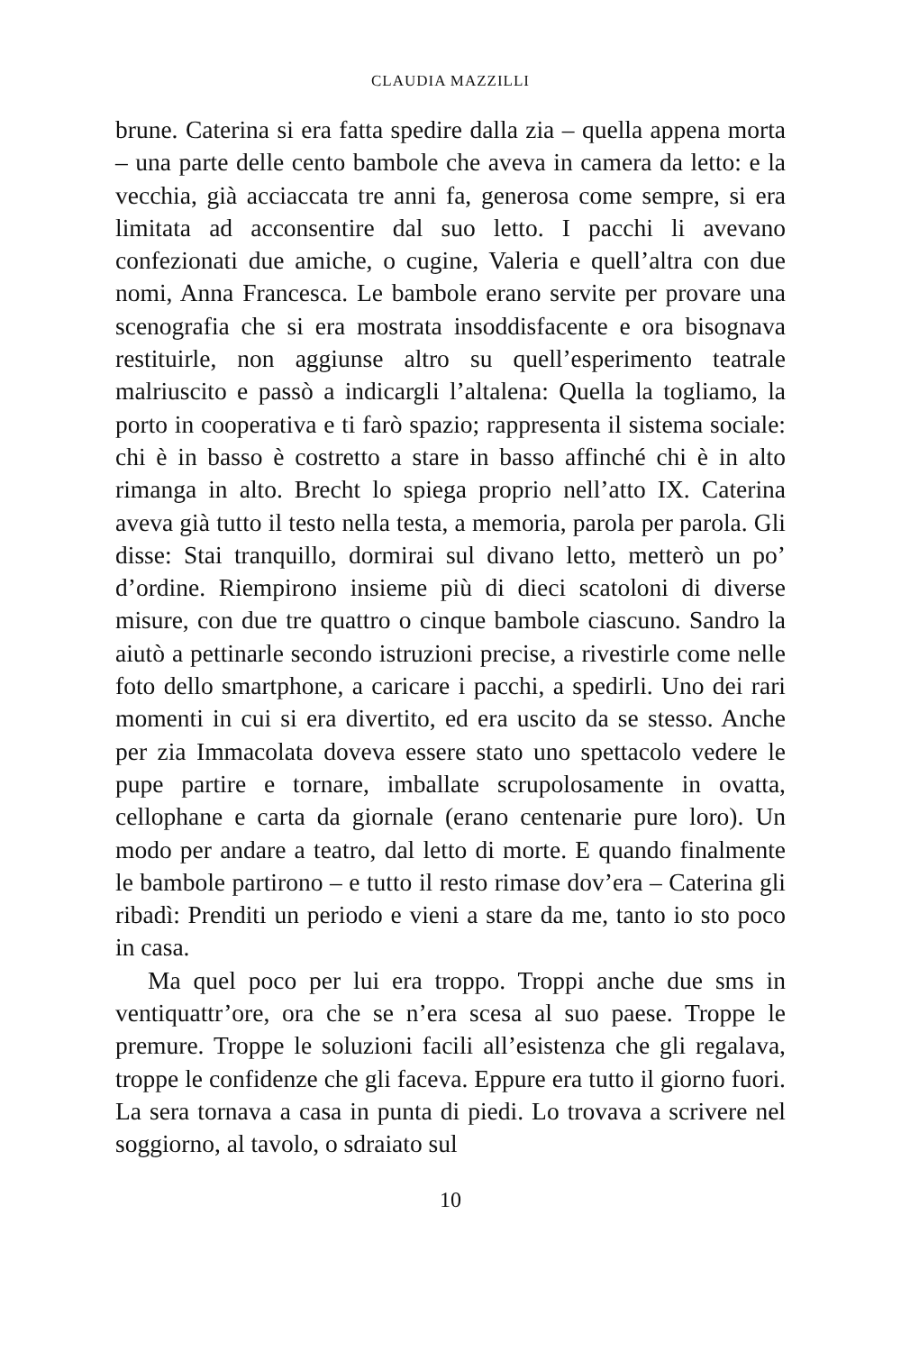CLAUDIA MAZZILLI
brune. Caterina si era fatta spedire dalla zia – quella appena morta – una parte delle cento bambole che aveva in camera da letto: e la vecchia, già acciaccata tre anni fa, generosa come sempre, si era limitata ad acconsentire dal suo letto. I pacchi li avevano confezionati due amiche, o cugine, Valeria e quell’altra con due nomi, Anna Francesca. Le bambole erano servite per provare una scenografia che si era mostrata insoddisfacente e ora bisognava restituirle, non aggiunse altro su quell’esperimento teatrale malriuscito e passò a indicargli l’altalena: Quella la togliamo, la porto in cooperativa e ti farò spazio; rappresenta il sistema sociale: chi è in basso è costretto a stare in basso affinché chi è in alto rimanga in alto. Brecht lo spiega proprio nell’atto IX. Caterina aveva già tutto il testo nella testa, a memoria, parola per parola. Gli disse: Stai tranquillo, dormirai sul divano letto, metterò un po’ d’ordine. Riempirono insieme più di dieci scatoloni di diverse misure, con due tre quattro o cinque bambole ciascuno. Sandro la aiutò a pettinarle secondo istruzioni precise, a rivestirle come nelle foto dello smartphone, a caricare i pacchi, a spedirli. Uno dei rari momenti in cui si era divertito, ed era uscito da se stesso. Anche per zia Immacolata doveva essere stato uno spettacolo vedere le pupe partire e tornare, imballate scrupolosamente in ovatta, cellophane e carta da giornale (erano centenarie pure loro). Un modo per andare a teatro, dal letto di morte. E quando finalmente le bambole partirono – e tutto il resto rimase dov’era – Caterina gli ribadì: Prenditi un periodo e vieni a stare da me, tanto io sto poco in casa.
Ma quel poco per lui era troppo. Troppi anche due sms in ventiquattr’ore, ora che se n’era scesa al suo paese. Troppe le premure. Troppe le soluzioni facili all’esistenza che gli regalava, troppe le confidenze che gli faceva. Eppure era tutto il giorno fuori. La sera tornava a casa in punta di piedi. Lo trovava a scrivere nel soggiorno, al tavolo, o sdraiato sul
10